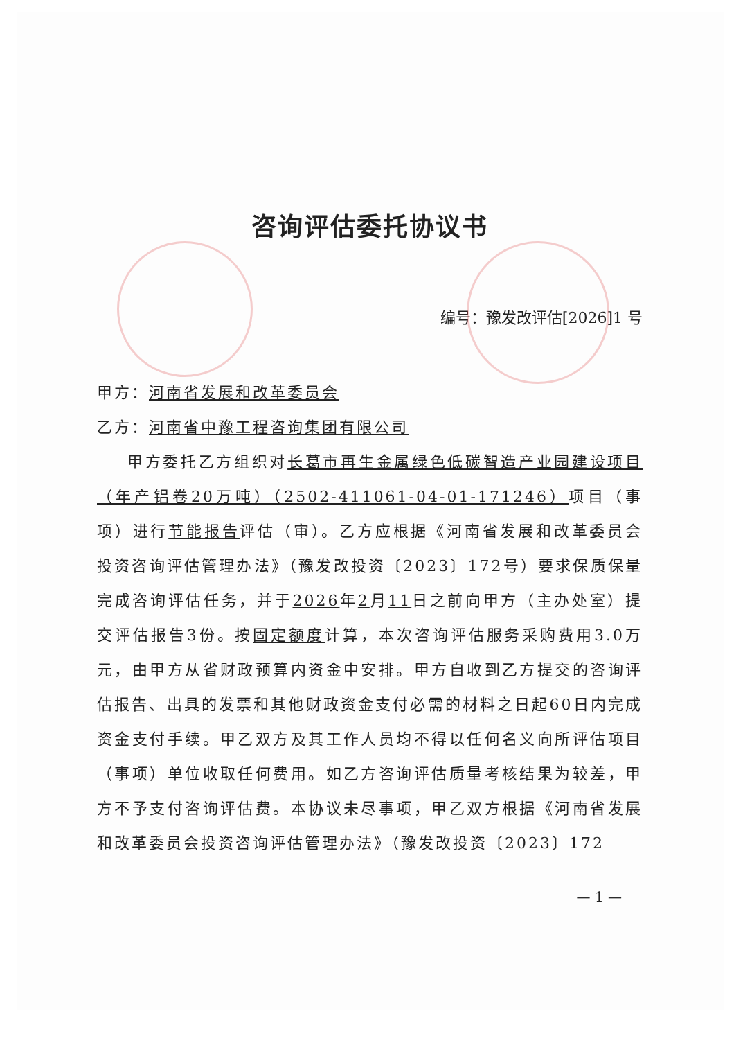咨询评估委托协议书
编号：豫发改评估[2026]1 号
甲方：河南省发展和改革委员会
乙方：河南省中豫工程咨询集团有限公司
甲方委托乙方组织对长葛市再生金属绿色低碳智造产业园建设项目（年产铝卷20万吨）（2502-411061-04-01-171246）项目（事项）进行节能报告评估（审）。乙方应根据《河南省发展和改革委员会投资咨询评估管理办法》（豫发改投资〔2023〕172号）要求保质保量完成咨询评估任务，并于2026年2月11日之前向甲方（主办处室）提交评估报告3份。按固定额度计算，本次咨询评估服务采购费用3.0万元，由甲方从省财政预算内资金中安排。甲方自收到乙方提交的咨询评估报告、出具的发票和其他财政资金支付必需的材料之日起60日内完成资金支付手续。甲乙双方及其工作人员均不得以任何名义向所评估项目（事项）单位收取任何费用。如乙方咨询评估质量考核结果为较差，甲方不予支付咨询评估费。本协议未尽事项，甲乙双方根据《河南省发展和改革委员会投资咨询评估管理办法》（豫发改投资〔2023〕172
— 1 —